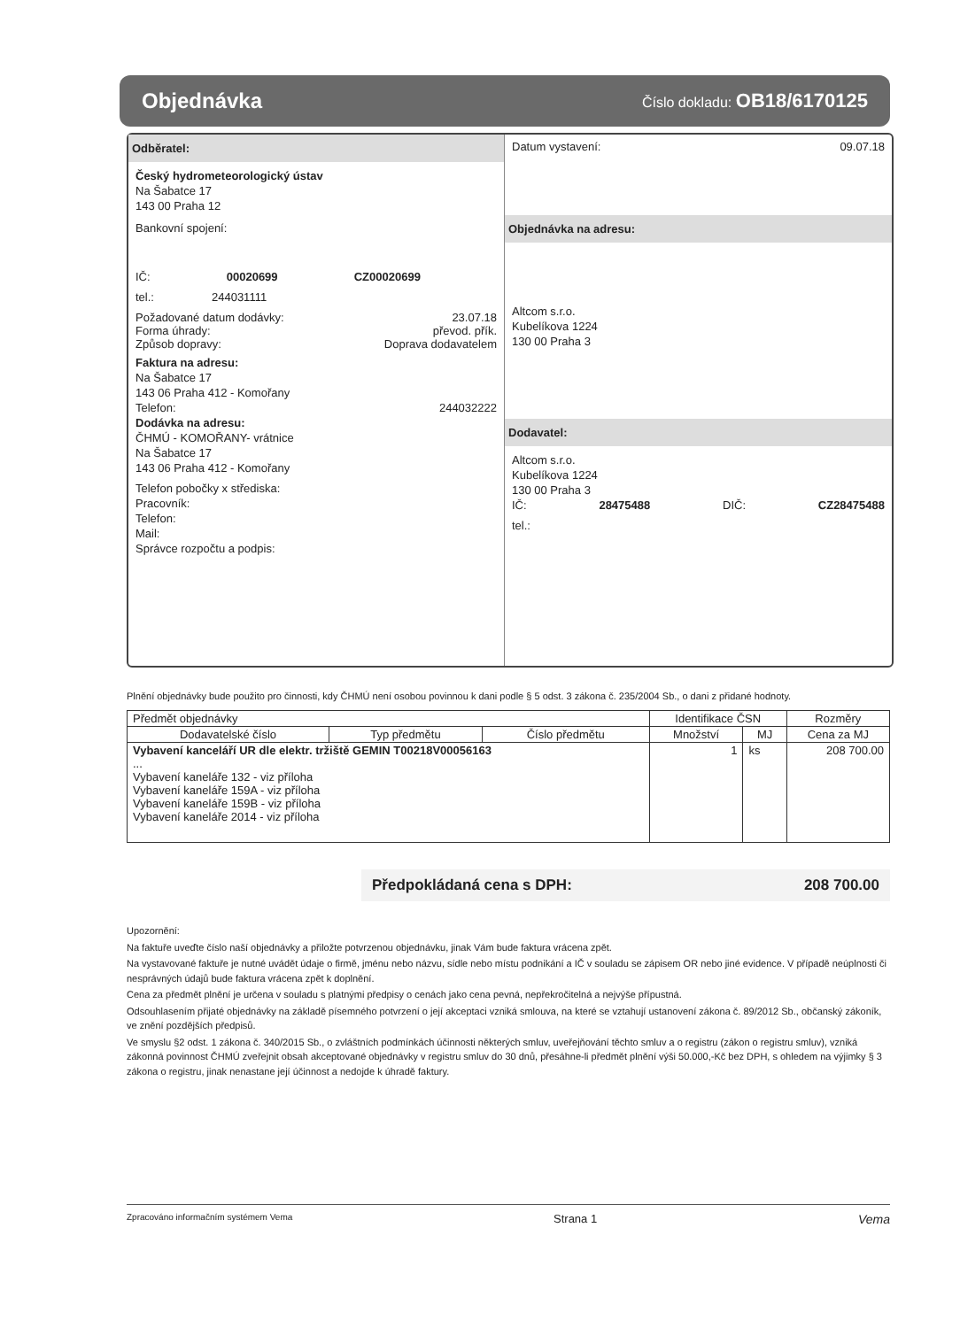Objednávka Číslo dokladu: OB18/6170125
Odběratel:
Český hydrometeorologický ústav
Na Šabatce 17
143 00 Praha 12
Bankovní spojení:
IČ: 00020699 CZ00020699
tel.: 244031111
Požadované datum dodávky: 23.07.18
Forma úhrady: převod. přík.
Způsob dopravy: Doprava dodavatelem
Faktura na adresu:
Na Šabatce 17
143 06 Praha 412 - Komořany
Telefon: 244032222
Dodávka na adresu:
ČHMÚ - KOMOŘANY- vrátnice
Na Šabatce 17
143 06 Praha 412 - Komořany
Telefon pobočky x střediska:
Pracovník:
Telefon:
Mail:
Správce rozpočtu a podpis:
Datum vystavení: 09.07.18
Objednávka na adresu:
Altcom s.r.o.
Kubelíkova 1224
130 00 Praha 3
Dodavatel:
Altcom s.r.o.
Kubelíkova 1224
130 00 Praha 3
IČ: 28475488 DIČ: CZ28475488
tel.:
Plnění objednávky bude použito pro činnosti, kdy ČHMÚ není osobou povinnou k dani podle § 5 odst. 3 zákona č. 235/2004 Sb., o dani z přidané hodnoty.
| Předmět objednávky | | | Identifikace ČSN | | Rozměry |
| --- | --- | --- | --- | --- | --- |
| Dodavatelské číslo | Typ předmětu | Číslo předmětu | Množství | MJ | Cena za MJ |
| Vybavení kanceláří UR dle elektr. tržiště GEMIN T00218V00056163 ... Vybavení kaneláře 132 - viz příloha Vybavení kaneláře 159A - viz příloha Vybavení kaneláře 159B - viz příloha Vybavení kaneláře 2014 - viz příloha | | | 1 | ks | 208 700.00 |
Předpokládaná cena s DPH: 208 700.00
Upozornění:
Na faktuře uveďte číslo naší objednávky a přiložte potvrzenou objednávku, jinak Vám bude faktura vrácena zpět.
Na vystavované faktuře je nutné uvádět údaje o firmě, jménu nebo názvu, sídle nebo místu podnikání a IČ v souladu se zápisem OR nebo jiné evidence. V případě neúplnosti či nesprávných údajů bude faktura vrácena zpět k doplnění.
Cena za předmět plnění je určena v souladu s platnými předpisy o cenách jako cena pevná, nepřekročitelná a nejvýše přípustná.
Odsouhlasením přijaté objednávky na základě písemného potvrzení o její akceptaci vzniká smlouva, na které se vztahují ustanovení zákona č. 89/2012 Sb., občanský zákoník, ve znění pozdějších předpisů.
Ve smyslu §2 odst. 1 zákona č. 340/2015 Sb., o zvláštních podmínkách účinnosti některých smluv, uveřejňování těchto smluv a o registru (zákon o registru smluv), vzniká zákonná povinnost ČHMÚ zveřejnit obsah akceptované objednávky v registru smluv do 30 dnů, přesáhne-li předmět plnění výši 50.000,-Kč bez DPH, s ohledem na výjimky § 3 zákona o registru, jinak nenastane její účinnost a nedojde k úhradě faktury.
Zpracováno informačním systémem Vema Strana 1 Vema